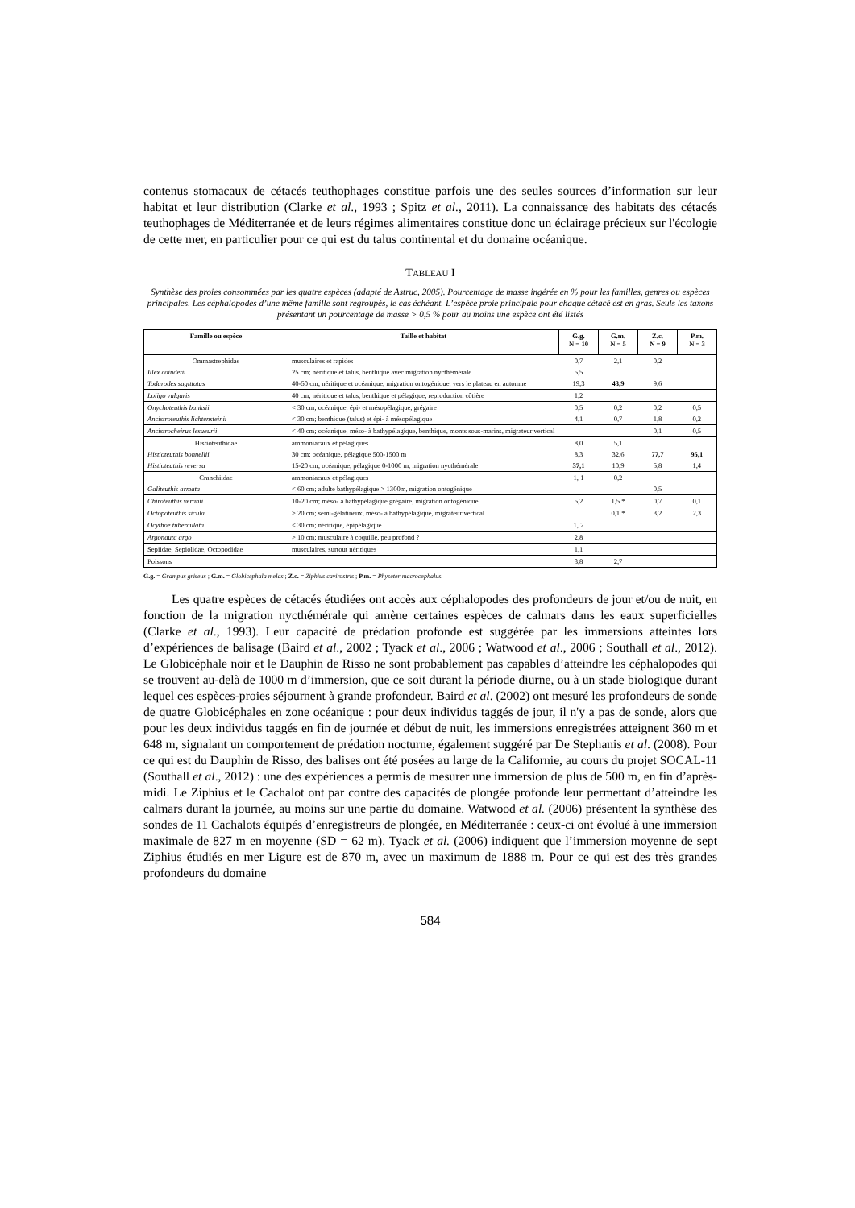contenus stomacaux de cétacés teuthophages constitue parfois une des seules sources d’information sur leur habitat et leur distribution (Clarke et al., 1993 ; Spitz et al., 2011). La connaissance des habitats des cétacés teuthophages de Méditerranée et de leurs régimes alimentaires constitue donc un éclairage précieux sur l'écologie de cette mer, en particulier pour ce qui est du talus continental et du domaine océanique.
TABLEAU I
Synthèse des proies consommées par les quatre espèces (adapté de Astruc, 2005). Pourcentage de masse ingérée en % pour les familles, genres ou espèces principales. Les céphalopodes d’une même famille sont regroupés, le cas échéant. L’espèce proie principale pour chaque cétacé est en gras. Seuls les taxons présentant un pourcentage de masse > 0,5 % pour au moins une espèce ont été listés
| Famille ou espèce | Taille et habitat | G.g. N = 10 | G.m. N = 5 | Z.c. N = 9 | P.m. N = 3 |
| --- | --- | --- | --- | --- | --- |
| Ommastrephidae | musculaires et rapides | 0,7 | 2,1 | 0,2 | |
| Illex coindetii | 25 cm; néritique et talus, benthique avec migration nycthémérale | 5,5 | | | |
| Todarodes sagittatus | 40-50 cm; néritique et océanique, migration ontogénique, vers le plateau en automne | 19,3 | 43,9 | 9,6 | |
| Loligo vulgaris | 40 cm; néritique et talus, benthique et pélagique, reproduction côtière | 1,2 | | | |
| Onychoteuthis banksii | < 30 cm; océanique, épi- et mésopélagique, grégaire | 0,5 | 0,2 | 0,2 | 0,5 |
| Ancistroteuthis lichtensteinii | < 30 cm; benthique (talus) et épi- à mésopélagique | 4,1 | 0,7 | 1,8 | 0,2 |
| Ancistrocheirus lesueurii | < 40 cm; océanique, méso- à bathypélagique, benthique, monts sous-marins, migrateur vertical | | | 0,1 | 0,5 |
| Histioteuthidae | ammoniacaux et pélagiques | 8,0 | 5,1 | | |
| Histioteuthis bonnellii | 30 cm; océanique, pélagique 500-1500 m | 8,3 | 32,6 | 77,7 | 95,1 |
| Histioteuthis reversa | 15-20 cm; océanique, pélagique 0-1000 m, migration nycthémérale | 37,1 | 10,9 | 5,8 | 1,4 |
| Cranchiidae | ammoniacaux et pélagiques | 1, 1 | 0,2 | | |
| Galiteuthis armata | < 60 cm; adulte bathypélagique > 1300m, migration ontogénique | | | 0,5 | |
| Chiroteuthis veranii | 10-20 cm; méso- à bathypélagique grégaire, migration ontogénique | 5,2 | 1,5 * | 0,7 | 0,1 |
| Octopoteuthis sicula | > 20 cm; semi-gélatineux, méso- à bathypélagique, migrateur vertical | | 0,1 * | 3,2 | 2,3 |
| Ocythoe tuberculata | < 30 cm; néritique, épipélagique | 1, 2 | | | |
| Argonauta argo | > 10 cm; musculaire à coquille, peu profond ? | 2,8 | | | |
| Sepiidae, Sepiolidae, Octopodidae | musculaires, surtout néritiques | 1,1 | | | |
| Poissons | | 3,8 | 2,7 | | |
G.g. = Grampus griseus ; G.m. = Globicephala melas ; Z.c. = Ziphius cavirostris ; P.m. = Physeter macrocephalus.
Les quatre espèces de cétacés étudiées ont accès aux céphalopodes des profondeurs de jour et/ou de nuit, en fonction de la migration nycthémérale qui amène certaines espèces de calmars dans les eaux superficielles (Clarke et al., 1993). Leur capacité de prédation profonde est suggérée par les immersions atteintes lors d’expériences de balisage (Baird et al., 2002 ; Tyack et al., 2006 ; Watwood et al., 2006 ; Southall et al., 2012). Le Globicéphale noir et le Dauphin de Risso ne sont probablement pas capables d’atteindre les céphalopodes qui se trouvent au-delà de 1000 m d’immersion, que ce soit durant la période diurne, ou à un stade biologique durant lequel ces espèces-proies séjournent à grande profondeur. Baird et al. (2002) ont mesuré les profondeurs de sonde de quatre Globicéphales en zone océanique : pour deux individus taggés de jour, il n'y a pas de sonde, alors que pour les deux individus taggés en fin de journée et début de nuit, les immersions enregistrées atteignent 360 m et 648 m, signalant un comportement de prédation nocturne, également suggéré par De Stephanis et al. (2008). Pour ce qui est du Dauphin de Risso, des balises ont été posées au large de la Californie, au cours du projet SOCAL-11 (Southall et al., 2012) : une des expériences a permis de mesurer une immersion de plus de 500 m, en fin d’après-midi. Le Ziphius et le Cachalot ont par contre des capacités de plongée profonde leur permettant d’atteindre les calmars durant la journée, au moins sur une partie du domaine. Watwood et al. (2006) présentent la synthèse des sondes de 11 Cachalots équipés d’enregistreurs de plongée, en Méditerranée : ceux-ci ont évolué à une immersion maximale de 827 m en moyenne (SD = 62 m). Tyack et al. (2006) indiquent que l’immersion moyenne de sept Ziphius étudiés en mer Ligure est de 870 m, avec un maximum de 1888 m. Pour ce qui est des très grandes profondeurs du domaine
584